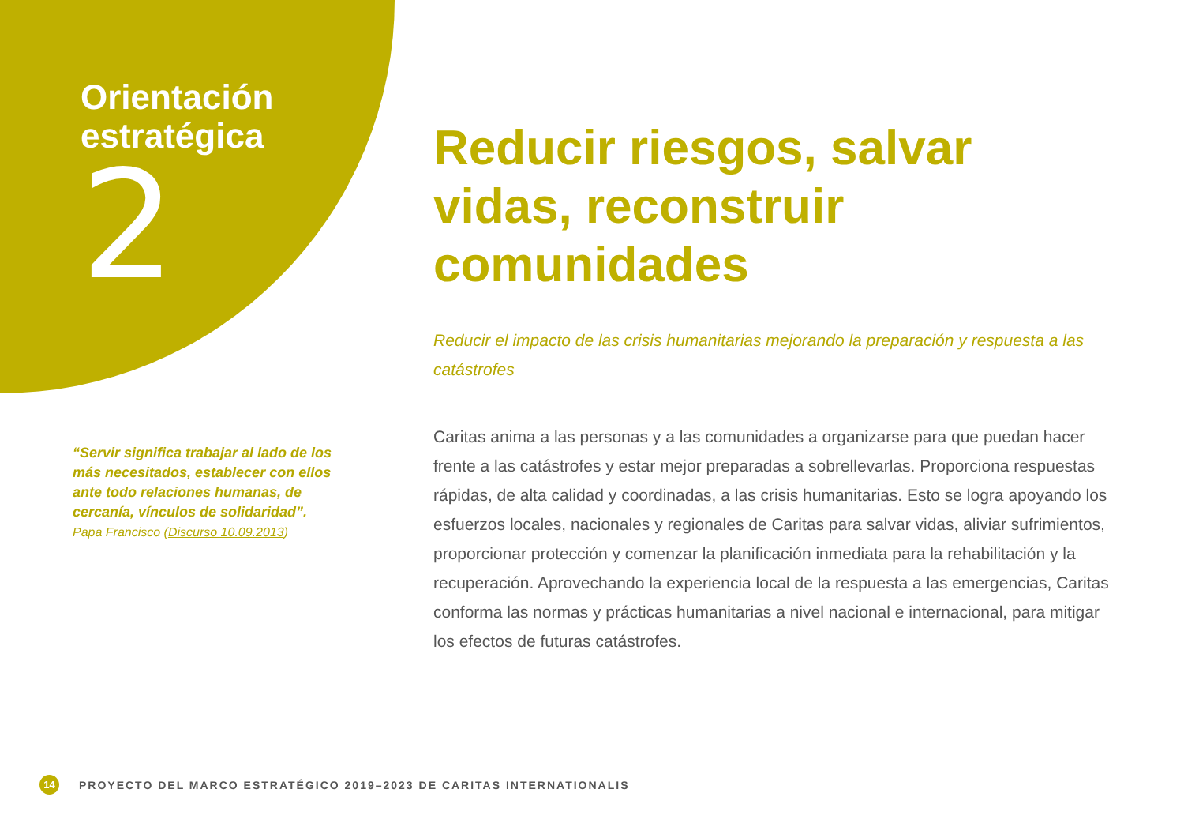Orientación
estratégica
2
“Servir significa trabajar al lado de los más necesitados, establecer con ellos ante todo relaciones humanas, de cercanía, vínculos de solidaridad”.
Papa Francisco (Discurso 10.09.2013)
Reducir riesgos, salvar vidas, reconstruir comunidades
Reducir el impacto de las crisis humanitarias mejorando la preparación y respuesta a las catástrofes
Caritas anima a las personas y a las comunidades a organizarse para que puedan hacer frente a las catástrofes y estar mejor preparadas a sobrellevarlas. Proporciona respuestas rápidas, de alta calidad y coordinadas, a las crisis humanitarias. Esto se logra apoyando los esfuerzos locales, nacionales y regionales de Caritas para salvar vidas, aliviar sufrimientos, proporcionar protección y comenzar la planificación inmediata para la rehabilitación y la recuperación. Aprovechando la experiencia local de la respuesta a las emergencias, Caritas conforma las normas y prácticas humanitarias a nivel nacional e internacional, para mitigar los efectos de futuras catástrofes.
14 PROYECTO DEL MARCO ESTRATÉGICO 2019–2023 DE CARITAS INTERNATIONALIS